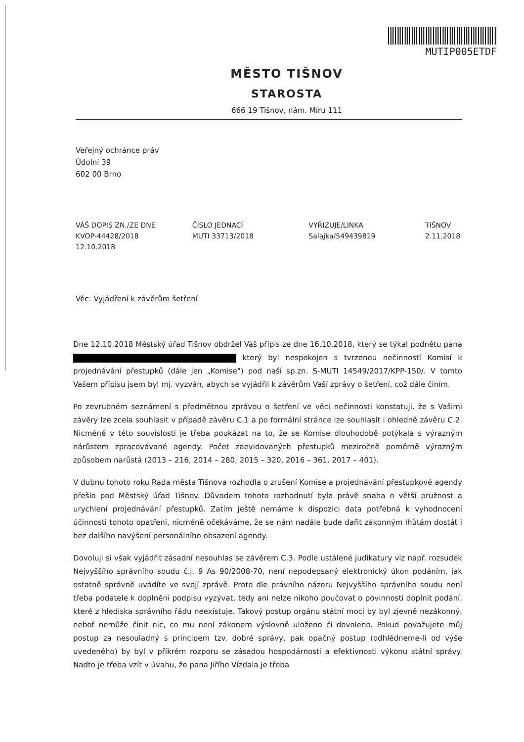MUTIP005ETDF
MĚSTO TIŠNOV
STAROSTA
666 19 Tišnov, nám. Míru 111
Veřejný ochránce práv
Údolní 39
602 00 Brno
VÁŠ DOPIS ZN./ZE DNE
KVOP-44428/2018
12.10.2018
ČÍSLO JEDNACÍ
MUTI 33713/2018
VYŘIZUJE/LINKA
Salajka/549439819
TIŠNOV
2.11.2018
Věc: Vyjádření k závěrům šetření
Dne 12.10.2018 Městský úřad Tišnov obdržel Váš přípis ze dne 16.10.2018, který se týkal podnětu pana který byl nespokojen s tvrzenou nečinností Komisí k projednávání přestupků (dále jen „Komise") pod naší sp.zn. S-MUTI 14549/2017/KPP-150/. V tomto Vašem přípisu jsem byl mj. vyzván, abych se vyjádřil k závěrům Vaší zprávy o šetření, což dále činím.
Po zevrubném seznámení s předmětnou zprávou o šetření ve věci nečinnosti konstatuji, že s Vašimi závěry lze zcela souhlasit v případě závěru C.1 a po formální stránce lze souhlasit i ohledně závěru C.2. Nicméně v této souvislosti je třeba poukázat na to, že se Komise dlouhodobě potýkala s výrazným nárůstem zpracovávané agendy. Počet zaevidovaných přestupků meziročně poměrně výrazným způsobem narůstá (2013 – 216, 2014 – 280, 2015 – 320, 2016 – 361, 2017 – 401).
V dubnu tohoto roku Rada města Tišnova rozhodla o zrušení Komise a projednávání přestupkové agendy přešlo pod Městský úřad Tišnov. Důvodem tohoto rozhodnutí byla právě snaha o větší pružnost a urychlení projednávání přestupků. Zatím ještě nemáme k dispozici data potřebná k vyhodnocení účinnosti tohoto opatření, nicméně očekáváme, že se nám nadále bude dařit zákonným lhůtám dostát i bez dalšího navýšení personálního obsazení agendy.
Dovoluji si však vyjádřit zásadní nesouhlas se závěrem C.3. Podle ustálené judikatury viz např. rozsudek Nejvyššího správního soudu č.j. 9 As 90/2008-70, není nepodepsaný elektronický úkon podáním, jak ostatně správně uvádíte ve svojí zprávě. Proto dle právního názoru Nejvyššího správního soudu není třeba podatele k doplnění podpisu vyzývat, tedy ani nelze nikoho poučovat o povinnosti doplnit podání, které z hlediska správního řádu neexistuje. Takový postup orgánu státní moci by byl zjevně nezákonný, neboť nemůže činit nic, co mu není zákonem výslovně uloženo či dovoleno. Pokud považujete můj postup za nesouladný s principem tzv. dobré správy, pak opačný postup (odhlédneme-li od výše uvedeného) by byl v příkrém rozporu se zásadou hospodárnosti a efektivnosti výkonu státní správy. Nadto je třeba vzít v úvahu, že pana Jiřího Vízdala je třeba